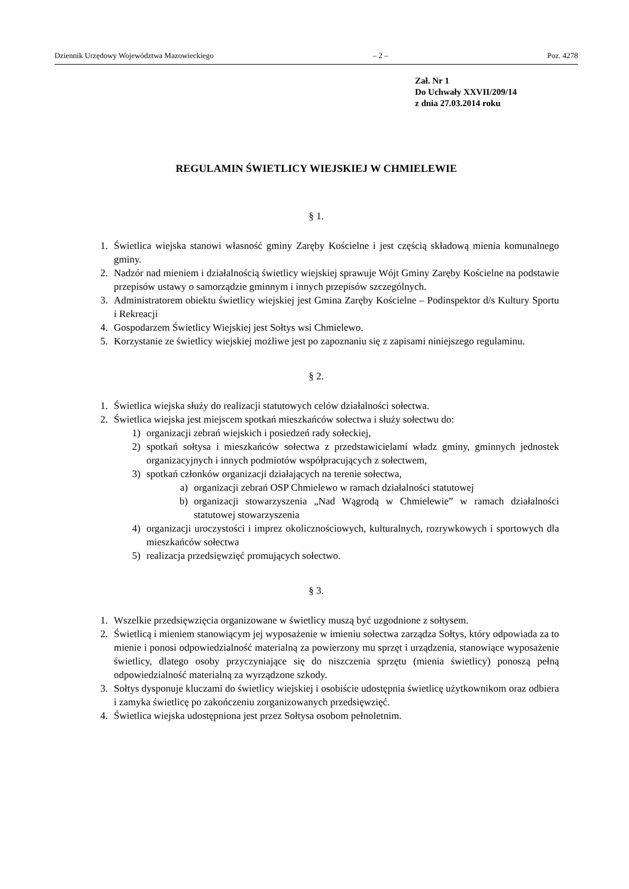Dziennik Urzędowy Województwa Mazowieckiego – 2 – Poz. 4278
Zał. Nr 1
Do Uchwały XXVII/209/14
z dnia 27.03.2014 roku
REGULAMIN ŚWIETLICY WIEJSKIEJ W CHMIELEWIE
§ 1.
1. Świetlica wiejska stanowi własność gminy Zaręby Kościelne i jest częścią składową mienia komunalnego gminy.
2. Nadzór nad mieniem i działalnością świetlicy wiejskiej sprawuje Wójt Gminy Zaręby Kościelne na podstawie przepisów ustawy o samorządzie gminnym i innych przepisów szczególnych.
3. Administratorem obiektu świetlicy wiejskiej jest Gmina Zaręby Kościelne – Podinspektor d/s Kultury Sportu i Rekreacji
4. Gospodarzem Świetlicy Wiejskiej jest Sołtys wsi Chmielewo.
5. Korzystanie ze świetlicy wiejskiej możliwe jest po zapoznaniu się z zapisami niniejszego regulaminu.
§ 2.
1. Świetlica wiejska służy do realizacji statutowych celów działalności sołectwa.
2. Świetlica wiejska jest miejscem spotkań mieszkańców sołectwa i służy sołectwu do:
1) organizacji zebrań wiejskich i posiedzeń rady sołeckiej,
2) spotkań sołtysa i mieszkańców sołectwa z przedstawicielami władz gminy, gminnych jednostek organizacyjnych i innych podmiotów współpracujących z sołectwem,
3) spotkań członków organizacji działających na terenie sołectwa,
a) organizacji zebrań OSP Chmielewo w ramach działalności statutowej
b) organizacji stowarzyszenia „Nad Wągrodą w Chmielewie” w ramach działalności statutowej stowarzyszenia
4) organizacji uroczystości i imprez okolicznościowych, kulturalnych, rozrywkowych i sportowych dla mieszkańców sołectwa
5) realizacja przedsięwzięć promujących sołectwo.
§ 3.
1. Wszelkie przedsięwzięcia organizowane w świetlicy muszą być uzgodnione z sołtysem.
2. Świetlicą i mieniem stanowiącym jej wyposażenie w imieniu sołectwa zarządza Sołtys, który odpowiada za to mienie i ponosi odpowiedzialność materialną za powierzony mu sprzęt i urządzenia, stanowiące wyposażenie świetlicy, dlatego osoby przyczyniające się do niszczenia sprzętu (mienia świetlicy) ponoszą pełną odpowiedzialność materialną za wyrządzone szkody.
3. Sołtys dysponuje kluczami do świetlicy wiejskiej i osobiście udostępnia świetlicę użytkownikom oraz odbiera i zamyka świetlicę po zakończeniu zorganizowanych przedsięwzięć.
4. Świetlica wiejska udostępniona jest przez Sołtysa osobom pełnoletnim.